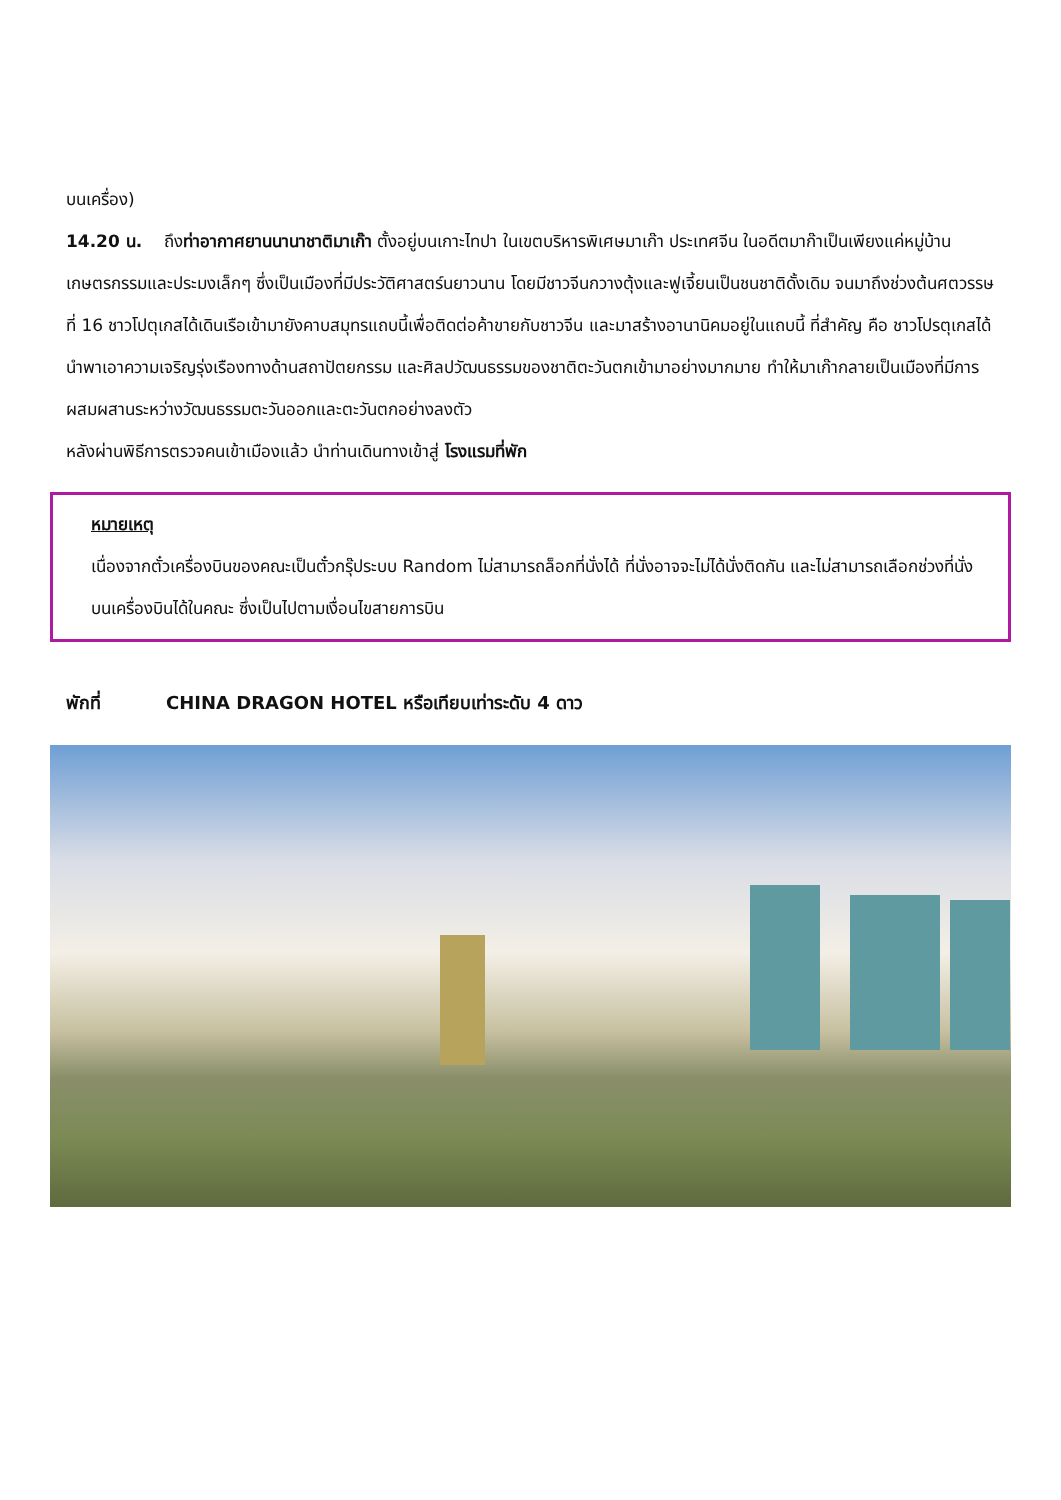บนเครื่อง)
14.20 น. ถึงท่าอากาศยานนานาชาติมาเก๊า ตั้งอยู่บนเกาะไทปา ในเขตบริหารพิเศษมาเก๊า ประเทศจีน ในอดีตมาก๊าเป็นเพียงแค่หมู่บ้านเกษตรกรรมและประมงเล็กๆ ซึ่งเป็นเมืองที่มีประวัติศาสตร์นยาวนาน โดยมีชาวจีนกวางตุ้งและฟูเจี้ยนเป็นชนชาติดั้งเดิม จนมาถึงช่วงต้นศตวรรษที่ 16 ชาวโปตุเกสได้เดินเรือเข้ามายังคาบสมุทรแถบนี้เพื่อติดต่อค้าขายกับชาวจีน และมาสร้างอานานิคมอยู่ในแถบนี้ ที่สำคัญ คือ ชาวโปรตุเกสได้นำพาเอาความเจริญรุ่งเรืองทางด้านสถาปัตยกรรม และศิลปวัฒนธรรมของชาติตะวันตกเข้ามาอย่างมากมาย ทำให้มาเก๊ากลายเป็นเมืองที่มีการผสมผสานระหว่างวัฒนธรรมตะวันออกและตะวันตกอย่างลงตัว
หลังผ่านพิธีการตรวจคนเข้าเมืองแล้ว นำท่านเดินทางเข้าสู่ โรงแรมที่พัก
หมายเหตุ
เนื่องจากตั๋วเครื่องบินของคณะเป็นตั๋วกรุ๊ประบบ Random ไม่สามารถล็อกที่นั่งได้ ที่นั่งอาจจะไม่ได้นั่งติดกัน และไม่สามารถเลือกช่วงที่นั่งบนเครื่องบินได้ในคณะ ซึ่งเป็นไปตามเงื่อนไขสายการบิน
พักที่ CHINA DRAGON HOTEL หรือเทียบเท่าระดับ 4 ดาว